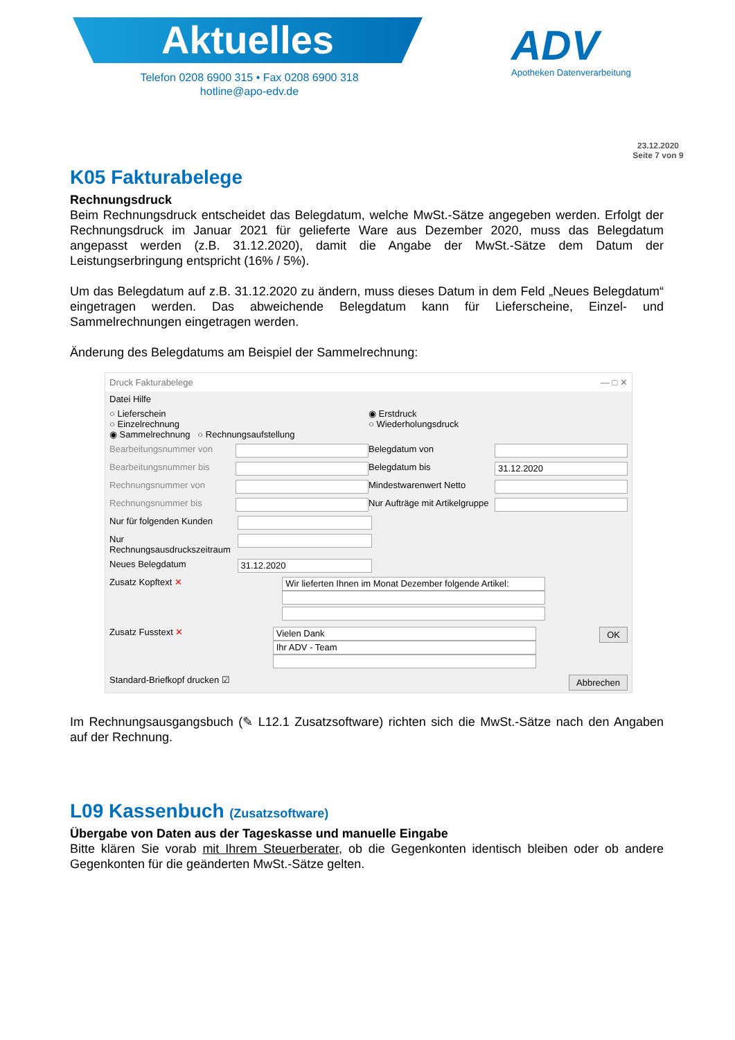Aktuelles
Telefon 0208 6900 315 • Fax 0208 6900 318
hotline@apo-edv.de
ADV
Apotheken Datenverarbeitung
23.12.2020
Seite 7 von 9
K05 Fakturabelege
Rechnungsdruck
Beim Rechnungsdruck entscheidet das Belegdatum, welche MwSt.-Sätze angegeben werden. Erfolgt der Rechnungsdruck im Januar 2021 für gelieferte Ware aus Dezember 2020, muss das Belegdatum angepasst werden (z.B. 31.12.2020), damit die Angabe der MwSt.-Sätze dem Datum der Leistungserbringung entspricht (16% / 5%).
Um das Belegdatum auf z.B. 31.12.2020 zu ändern, muss dieses Datum in dem Feld „Neues Belegdatum“ eingetragen werden. Das abweichende Belegdatum kann für Lieferscheine, Einzel- und Sammelrechnungen eingetragen werden.
Änderung des Belegdatums am Beispiel der Sammelrechnung:
Druck Fakturabelege — □ ✕
Datei Hilfe
○ Lieferschein
○ Einzelrechnung
◉ Sammelrechnung ○ Rechnungsaufstellung ◉ Erstdruck
○ Wiederholungsdruck
Bearbeitungsnummer von Belegdatum von
Bearbeitungsnummer bis Belegdatum bis 31.12.2020
Rechnungsnummer von Mindestwarenwert Netto
Rechnungsnummer bis Nur Aufträge mit Artikelgruppe
Nur für folgenden Kunden
Nur Rechnungsausdruckszeitraum
Neues Belegdatum 31.12.2020
Zusatz Kopftext ✕ Wir lieferten Ihnen im Monat Dezember folgende Artikel:
Zusatz Fusstext ✕ Vielen Dank
Ihr ADV - Team
OK
Standard-Briefkopf drucken ☑ Abbrechen
Im Rechnungsausgangsbuch (✎ L12.1 Zusatzsoftware) richten sich die MwSt.-Sätze nach den Angaben auf der Rechnung.
L09 Kassenbuch (Zusatzsoftware)
Übergabe von Daten aus der Tageskasse und manuelle Eingabe
Bitte klären Sie vorab mit Ihrem Steuerberater, ob die Gegenkonten identisch bleiben oder ob andere Gegenkonten für die geänderten MwSt.-Sätze gelten.